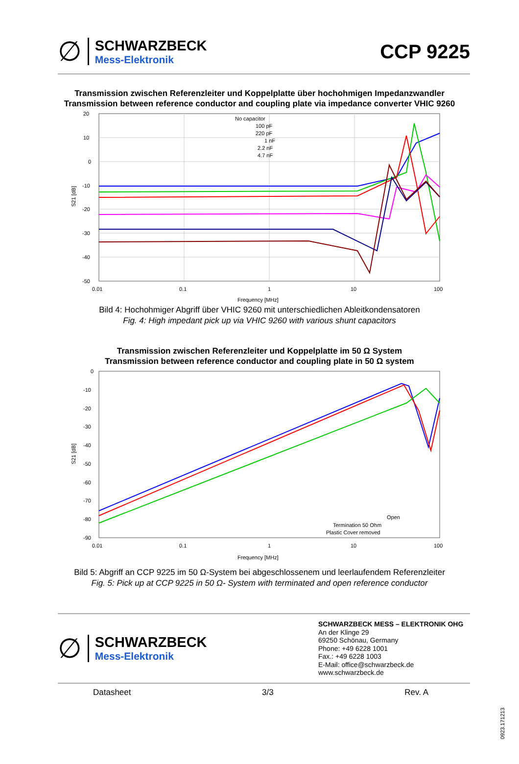∅
SCHWARZBECK
Mess-Elektronik
CCP 9225
Transmission zwischen Referenzleiter und Koppelplatte über hochohmigen Impedanzwandler
Transmission between reference conductor and coupling plate via impedance converter VHIC 9260
20
10
0
-10
-20
-30
-40
-50
0.01
0.1
1
10
100
Frequency [MHz]
S21 [dB]
No capacitor
100 pF
220 pF
1 nF
2.2 nF
4.7 nF
Bild 4: Hochohmiger Abgriff über VHIC 9260 mit unterschiedlichen Ableitkondensatoren
Fig. 4: High impedant pick up via VHIC 9260 with various shunt capacitors
Transmission zwischen Referenzleiter und Koppelplatte im 50 Ω System
Transmission between reference conductor and coupling plate in 50 Ω system
0
-10
-20
-30
-40
-50
-60
-70
-80
-90
0.01
0.1
1
10
100
Frequency [MHz]
S21 [dB]
Open
Termination 50 Ohm
Plastic Cover removed
Bild 5: Abgriff an CCP 9225 im 50 Ω-System bei abgeschlossenem und leerlaufendem Referenzleiter
Fig. 5: Pick up at CCP 9225 in 50 Ω- System with terminated and open reference conductor
∅
SCHWARZBECK
Mess-Elektronik
SCHWARZBECK MESS – ELEKTRONIK OHG
An der Klinge 29
69250 Schönau, Germany
Phone: +49 6228 1001
Fax.: +49 6228 1003
E-Mail: office@schwarzbeck.de
www.schwarzbeck.de
Datasheet 3/3 Rev. A
0923.171213